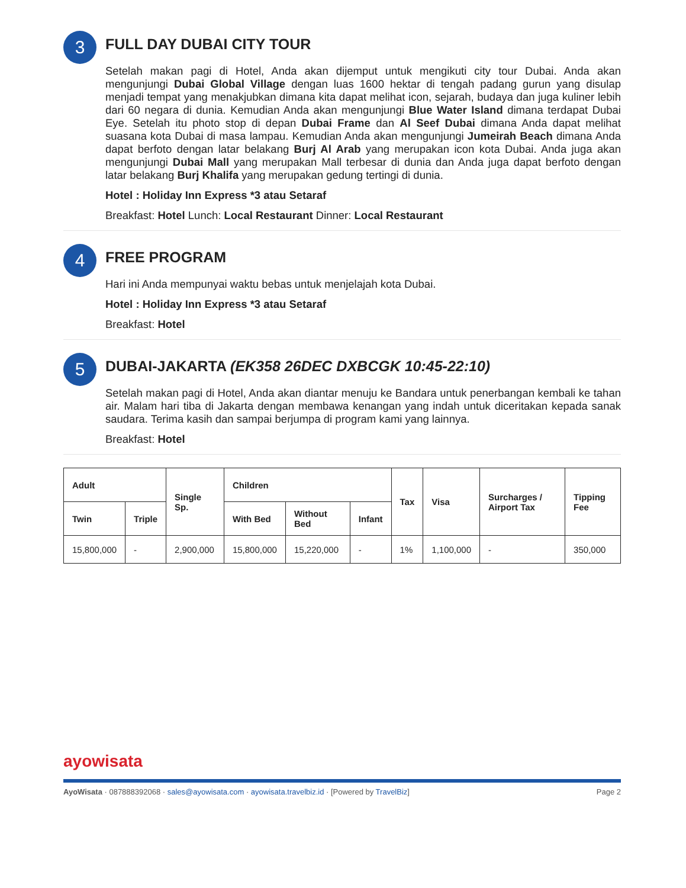3
FULL DAY DUBAI CITY TOUR
Setelah makan pagi di Hotel, Anda akan dijemput untuk mengikuti city tour Dubai. Anda akan mengunjungi Dubai Global Village dengan luas 1600 hektar di tengah padang gurun yang disulap menjadi tempat yang menakjubkan dimana kita dapat melihat icon, sejarah, budaya dan juga kuliner lebih dari 60 negara di dunia. Kemudian Anda akan mengunjungi Blue Water Island dimana terdapat Dubai Eye. Setelah itu photo stop di depan Dubai Frame dan Al Seef Dubai dimana Anda dapat melihat suasana kota Dubai di masa lampau. Kemudian Anda akan mengunjungi Jumeirah Beach dimana Anda dapat berfoto dengan latar belakang Burj Al Arab yang merupakan icon kota Dubai. Anda juga akan mengunjungi Dubai Mall yang merupakan Mall terbesar di dunia dan Anda juga dapat berfoto dengan latar belakang Burj Khalifa yang merupakan gedung tertingi di dunia.
Hotel : Holiday Inn Express *3 atau Setaraf
Breakfast: Hotel Lunch: Local Restaurant Dinner: Local Restaurant
4
FREE PROGRAM
Hari ini Anda mempunyai waktu bebas untuk menjelajah kota Dubai.
Hotel : Holiday Inn Express *3 atau Setaraf
Breakfast: Hotel
5
DUBAI-JAKARTA (EK358 26DEC DXBCGK 10:45-22:10)
Setelah makan pagi di Hotel, Anda akan diantar menuju ke Bandara untuk penerbangan kembali ke tahan air. Malam hari tiba di Jakarta dengan membawa kenangan yang indah untuk diceritakan kepada sanak saudara. Terima kasih dan sampai berjumpa di program kami yang lainnya.
Breakfast: Hotel
| Adult | | Single Sp. | Children | | | Tax | Visa | Surcharges / Airport Tax | Tipping Fee |
| --- | --- | --- | --- | --- | --- | --- | --- | --- | --- |
| Twin | Triple | | With Bed | Without Bed | Infant | | | | |
| 15,800,000 | - | 2,900,000 | 15,800,000 | 15,220,000 | - | 1% | 1,100,000 | - | 350,000 |
ayowisata
AyoWisata · 087888392068 · sales@ayowisata.com · ayowisata.travelbiz.id · [Powered by TravelBiz] Page 2